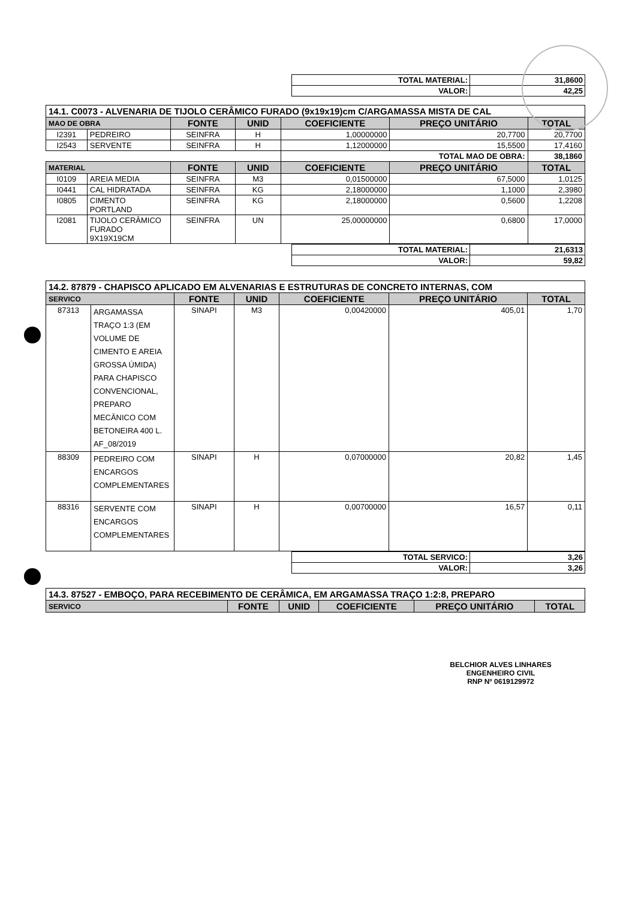| TOTAL MATERIAL: | 31,8600 |
| VALOR: | 42,25 |
| 14.1. C0073 - ALVENARIA DE TIJOLO CERÂMICO FURADO (9x19x19)cm C/ARGAMASSA MISTA DE CAL | | | | | | |
| MAO DE OBRA | | FONTE | UNID | COEFICIENTE | PREÇO UNITÁRIO | TOTAL |
| I2391 | PEDREIRO | SEINFRA | H | 1,00000000 | 20,7700 | 20,7700 |
| I2543 | SERVENTE | SEINFRA | H | 1,12000000 | 15,5500 | 17,4160 |
| | | | | TOTAL MAO DE OBRA: | | 38,1860 |
| MATERIAL | | FONTE | UNID | COEFICIENTE | PREÇO UNITÁRIO | TOTAL |
| I0109 | AREIA MEDIA | SEINFRA | M3 | 0,01500000 | 67,5000 | 1,0125 |
| I0441 | CAL HIDRATADA | SEINFRA | KG | 2,18000000 | 1,1000 | 2,3980 |
| I0805 | CIMENTO PORTLAND | SEINFRA | KG | 2,18000000 | 0,5600 | 1,2208 |
| I2081 | TIJOLO CERÂMICO FURADO 9X19X19CM | SEINFRA | UN | 25,00000000 | 0,6800 | 17,0000 |
| TOTAL MATERIAL: | 21,6313 |
| VALOR: | 59,82 |
| 14.2. 87879 - CHAPISCO APLICADO EM ALVENARIAS E ESTRUTURAS DE CONCRETO INTERNAS, COM | | | | | | |
| SERVICO | | FONTE | UNID | COEFICIENTE | PREÇO UNITÁRIO | TOTAL |
| 87313 | ARGAMASSA TRAÇO 1:3 (EM VOLUME DE CIMENTO E AREIA GROSSA ÚMIDA) PARA CHAPISCO CONVENCIONAL, PREPARO MECÂNICO COM BETONEIRA 400 L. AF_08/2019 | SINAPI | M3 | 0,00420000 | 405,01 | 1,70 |
| 88309 | PEDREIRO COM ENCARGOS COMPLEMENTARES | SINAPI | H | 0,07000000 | 20,82 | 1,45 |
| 88316 | SERVENTE COM ENCARGOS COMPLEMENTARES | SINAPI | H | 0,00700000 | 16,57 | 0,11 |
| TOTAL SERVICO: | 3,26 |
| VALOR: | 3,26 |
| 14.3. 87527 - EMBOÇO, PARA RECEBIMENTO DE CERÂMICA, EM ARGAMASSA TRAÇO 1:2:8, PREPARO | | | | | |
| SERVICO | FONTE | UNID | COEFICIENTE | PREÇO UNITÁRIO | TOTAL |
BELCHIOR ALVES LINHARES
ENGENHEIRO CIVIL
RNP Nº 0619129972